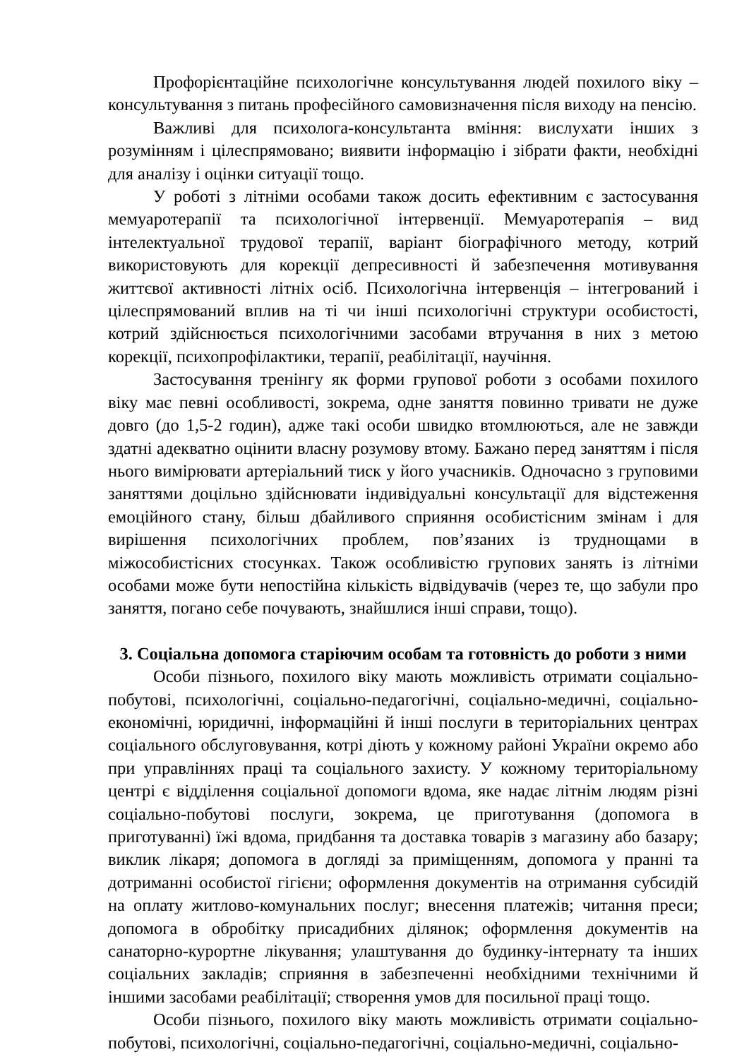Профорієнтаційне психологічне консультування людей похилого віку – консультування з питань професійного самовизначення після виходу на пенсію.
Важливі для психолога-консультанта вміння: вислухати інших з розумінням і цілеспрямовано; виявити інформацію і зібрати факти, необхідні для аналізу і оцінки ситуації тощо.
У роботі з літніми особами також досить ефективним є застосування мемуаротерапії та психологічної інтервенції. Мемуаротерапія – вид інтелектуальної трудової терапії, варіант біографічного методу, котрий використовують для корекції депресивності й забезпечення мотивування життєвої активності літніх осіб. Психологічна інтервенція – інтегрований і цілеспрямований вплив на ті чи інші психологічні структури особистості, котрий здійснюється психологічними засобами втручання в них з метою корекції, психопрофілактики, терапії, реабілітації, научіння.
Застосування тренінгу як форми групової роботи з особами похилого віку має певні особливості, зокрема, одне заняття повинно тривати не дуже довго (до 1,5-2 годин), адже такі особи швидко втомлюються, але не завжди здатні адекватно оцінити власну розумову втому. Бажано перед заняттям і після нього вимірювати артеріальний тиск у його учасників. Одночасно з груповими заняттями доцільно здійснювати індивідуальні консультації для відстеження емоційного стану, більш дбайливого сприяння особистісним змінам і для вирішення психологічних проблем, пов’язаних із труднощами в міжособистісних стосунках. Також особливістю групових занять із літніми особами може бути непостійна кількість відвідувачів (через те, що забули про заняття, погано себе почувають, знайшлися інші справи, тощо).
3. Соціальна допомога старіючим особам та готовність до роботи з ними
Особи пізнього, похилого віку мають можливість отримати соціально-побутові, психологічні, соціально-педагогічні, соціально-медичні, соціально-економічні, юридичні, інформаційні й інші послуги в територіальних центрах соціального обслуговування, котрі діють у кожному районі України окремо або при управліннях праці та соціального захисту. У кожному територіальному центрі є відділення соціальної допомоги вдома, яке надає літнім людям різні соціально-побутові послуги, зокрема, це приготування (допомога в приготуванні) їжі вдома, придбання та доставка товарів з магазину або базару; виклик лікаря; допомога в догляді за приміщенням, допомога у пранні та дотриманні особистої гігієни; оформлення документів на отримання субсидій на оплату житлово-комунальних послуг; внесення платежів; читання преси; допомога в обробітку присадибних ділянок; оформлення документів на санаторно-курортне лікування; улаштування до будинку-інтернату та інших соціальних закладів; сприяння в забезпеченні необхідними технічними й іншими засобами реабілітації; створення умов для посильної праці тощо.
Особи пізнього, похилого віку мають можливість отримати соціально-побутові, психологічні, соціально-педагогічні, соціально-медичні, соціально-